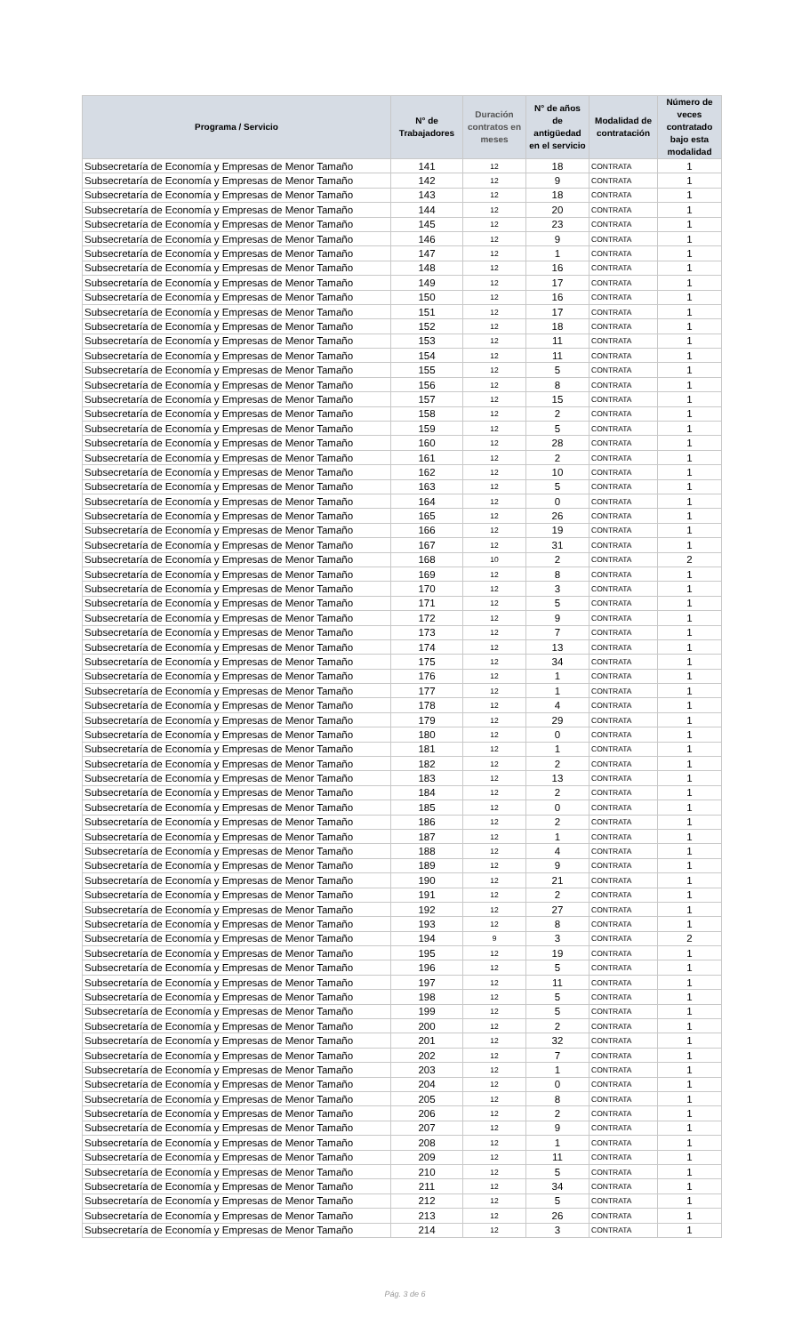| Programa / Servicio | N° de Trabajadores | Duración contratos en meses | N° de años de antigüedad en el servicio | Modalidad de contratación | Número de veces contratado bajo esta modalidad |
| --- | --- | --- | --- | --- | --- |
| Subsecretaría de Economía y Empresas de Menor Tamaño | 141 | 12 | 18 | CONTRATA | 1 |
| Subsecretaría de Economía y Empresas de Menor Tamaño | 142 | 12 | 9 | CONTRATA | 1 |
| Subsecretaría de Economía y Empresas de Menor Tamaño | 143 | 12 | 18 | CONTRATA | 1 |
| Subsecretaría de Economía y Empresas de Menor Tamaño | 144 | 12 | 20 | CONTRATA | 1 |
| Subsecretaría de Economía y Empresas de Menor Tamaño | 145 | 12 | 23 | CONTRATA | 1 |
| Subsecretaría de Economía y Empresas de Menor Tamaño | 146 | 12 | 9 | CONTRATA | 1 |
| Subsecretaría de Economía y Empresas de Menor Tamaño | 147 | 12 | 1 | CONTRATA | 1 |
| Subsecretaría de Economía y Empresas de Menor Tamaño | 148 | 12 | 16 | CONTRATA | 1 |
| Subsecretaría de Economía y Empresas de Menor Tamaño | 149 | 12 | 17 | CONTRATA | 1 |
| Subsecretaría de Economía y Empresas de Menor Tamaño | 150 | 12 | 16 | CONTRATA | 1 |
| Subsecretaría de Economía y Empresas de Menor Tamaño | 151 | 12 | 17 | CONTRATA | 1 |
| Subsecretaría de Economía y Empresas de Menor Tamaño | 152 | 12 | 18 | CONTRATA | 1 |
| Subsecretaría de Economía y Empresas de Menor Tamaño | 153 | 12 | 11 | CONTRATA | 1 |
| Subsecretaría de Economía y Empresas de Menor Tamaño | 154 | 12 | 11 | CONTRATA | 1 |
| Subsecretaría de Economía y Empresas de Menor Tamaño | 155 | 12 | 5 | CONTRATA | 1 |
| Subsecretaría de Economía y Empresas de Menor Tamaño | 156 | 12 | 8 | CONTRATA | 1 |
| Subsecretaría de Economía y Empresas de Menor Tamaño | 157 | 12 | 15 | CONTRATA | 1 |
| Subsecretaría de Economía y Empresas de Menor Tamaño | 158 | 12 | 2 | CONTRATA | 1 |
| Subsecretaría de Economía y Empresas de Menor Tamaño | 159 | 12 | 5 | CONTRATA | 1 |
| Subsecretaría de Economía y Empresas de Menor Tamaño | 160 | 12 | 28 | CONTRATA | 1 |
| Subsecretaría de Economía y Empresas de Menor Tamaño | 161 | 12 | 2 | CONTRATA | 1 |
| Subsecretaría de Economía y Empresas de Menor Tamaño | 162 | 12 | 10 | CONTRATA | 1 |
| Subsecretaría de Economía y Empresas de Menor Tamaño | 163 | 12 | 5 | CONTRATA | 1 |
| Subsecretaría de Economía y Empresas de Menor Tamaño | 164 | 12 | 0 | CONTRATA | 1 |
| Subsecretaría de Economía y Empresas de Menor Tamaño | 165 | 12 | 26 | CONTRATA | 1 |
| Subsecretaría de Economía y Empresas de Menor Tamaño | 166 | 12 | 19 | CONTRATA | 1 |
| Subsecretaría de Economía y Empresas de Menor Tamaño | 167 | 12 | 31 | CONTRATA | 1 |
| Subsecretaría de Economía y Empresas de Menor Tamaño | 168 | 10 | 2 | CONTRATA | 2 |
| Subsecretaría de Economía y Empresas de Menor Tamaño | 169 | 12 | 8 | CONTRATA | 1 |
| Subsecretaría de Economía y Empresas de Menor Tamaño | 170 | 12 | 3 | CONTRATA | 1 |
| Subsecretaría de Economía y Empresas de Menor Tamaño | 171 | 12 | 5 | CONTRATA | 1 |
| Subsecretaría de Economía y Empresas de Menor Tamaño | 172 | 12 | 9 | CONTRATA | 1 |
| Subsecretaría de Economía y Empresas de Menor Tamaño | 173 | 12 | 7 | CONTRATA | 1 |
| Subsecretaría de Economía y Empresas de Menor Tamaño | 174 | 12 | 13 | CONTRATA | 1 |
| Subsecretaría de Economía y Empresas de Menor Tamaño | 175 | 12 | 34 | CONTRATA | 1 |
| Subsecretaría de Economía y Empresas de Menor Tamaño | 176 | 12 | 1 | CONTRATA | 1 |
| Subsecretaría de Economía y Empresas de Menor Tamaño | 177 | 12 | 1 | CONTRATA | 1 |
| Subsecretaría de Economía y Empresas de Menor Tamaño | 178 | 12 | 4 | CONTRATA | 1 |
| Subsecretaría de Economía y Empresas de Menor Tamaño | 179 | 12 | 29 | CONTRATA | 1 |
| Subsecretaría de Economía y Empresas de Menor Tamaño | 180 | 12 | 0 | CONTRATA | 1 |
| Subsecretaría de Economía y Empresas de Menor Tamaño | 181 | 12 | 1 | CONTRATA | 1 |
| Subsecretaría de Economía y Empresas de Menor Tamaño | 182 | 12 | 2 | CONTRATA | 1 |
| Subsecretaría de Economía y Empresas de Menor Tamaño | 183 | 12 | 13 | CONTRATA | 1 |
| Subsecretaría de Economía y Empresas de Menor Tamaño | 184 | 12 | 2 | CONTRATA | 1 |
| Subsecretaría de Economía y Empresas de Menor Tamaño | 185 | 12 | 0 | CONTRATA | 1 |
| Subsecretaría de Economía y Empresas de Menor Tamaño | 186 | 12 | 2 | CONTRATA | 1 |
| Subsecretaría de Economía y Empresas de Menor Tamaño | 187 | 12 | 1 | CONTRATA | 1 |
| Subsecretaría de Economía y Empresas de Menor Tamaño | 188 | 12 | 4 | CONTRATA | 1 |
| Subsecretaría de Economía y Empresas de Menor Tamaño | 189 | 12 | 9 | CONTRATA | 1 |
| Subsecretaría de Economía y Empresas de Menor Tamaño | 190 | 12 | 21 | CONTRATA | 1 |
| Subsecretaría de Economía y Empresas de Menor Tamaño | 191 | 12 | 2 | CONTRATA | 1 |
| Subsecretaría de Economía y Empresas de Menor Tamaño | 192 | 12 | 27 | CONTRATA | 1 |
| Subsecretaría de Economía y Empresas de Menor Tamaño | 193 | 12 | 8 | CONTRATA | 1 |
| Subsecretaría de Economía y Empresas de Menor Tamaño | 194 | 9 | 3 | CONTRATA | 2 |
| Subsecretaría de Economía y Empresas de Menor Tamaño | 195 | 12 | 19 | CONTRATA | 1 |
| Subsecretaría de Economía y Empresas de Menor Tamaño | 196 | 12 | 5 | CONTRATA | 1 |
| Subsecretaría de Economía y Empresas de Menor Tamaño | 197 | 12 | 11 | CONTRATA | 1 |
| Subsecretaría de Economía y Empresas de Menor Tamaño | 198 | 12 | 5 | CONTRATA | 1 |
| Subsecretaría de Economía y Empresas de Menor Tamaño | 199 | 12 | 5 | CONTRATA | 1 |
| Subsecretaría de Economía y Empresas de Menor Tamaño | 200 | 12 | 2 | CONTRATA | 1 |
| Subsecretaría de Economía y Empresas de Menor Tamaño | 201 | 12 | 32 | CONTRATA | 1 |
| Subsecretaría de Economía y Empresas de Menor Tamaño | 202 | 12 | 7 | CONTRATA | 1 |
| Subsecretaría de Economía y Empresas de Menor Tamaño | 203 | 12 | 1 | CONTRATA | 1 |
| Subsecretaría de Economía y Empresas de Menor Tamaño | 204 | 12 | 0 | CONTRATA | 1 |
| Subsecretaría de Economía y Empresas de Menor Tamaño | 205 | 12 | 8 | CONTRATA | 1 |
| Subsecretaría de Economía y Empresas de Menor Tamaño | 206 | 12 | 2 | CONTRATA | 1 |
| Subsecretaría de Economía y Empresas de Menor Tamaño | 207 | 12 | 9 | CONTRATA | 1 |
| Subsecretaría de Economía y Empresas de Menor Tamaño | 208 | 12 | 1 | CONTRATA | 1 |
| Subsecretaría de Economía y Empresas de Menor Tamaño | 209 | 12 | 11 | CONTRATA | 1 |
| Subsecretaría de Economía y Empresas de Menor Tamaño | 210 | 12 | 5 | CONTRATA | 1 |
| Subsecretaría de Economía y Empresas de Menor Tamaño | 211 | 12 | 34 | CONTRATA | 1 |
| Subsecretaría de Economía y Empresas de Menor Tamaño | 212 | 12 | 5 | CONTRATA | 1 |
| Subsecretaría de Economía y Empresas de Menor Tamaño | 213 | 12 | 26 | CONTRATA | 1 |
| Subsecretaría de Economía y Empresas de Menor Tamaño | 214 | 12 | 3 | CONTRATA | 1 |
Pág. 3 de 6